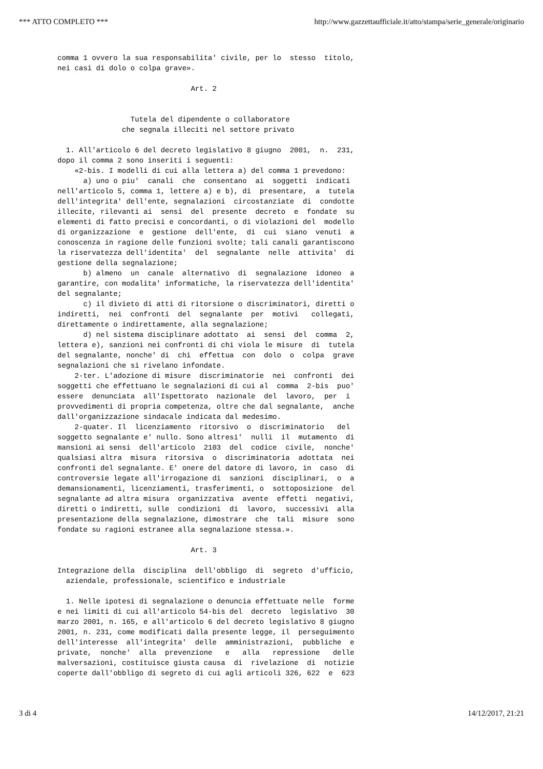*** ATTO COMPLETO *** http://www.gazzettaufficiale.it/atto/stampa/serie_generale/originario
comma 1 ovvero la sua responsabilita' civile, per lo  stesso  titolo,
nei casi di dolo o colpa grave».

                               Art. 2


                 Tutela del dipendente o collaboratore
               che segnala illeciti nel settore privato

  1. All'articolo 6 del decreto legislativo 8 giugno  2001,  n.  231,
dopo il comma 2 sono inseriti i seguenti:
    «2-bis. I modelli di cui alla lettera a) del comma 1 prevedono:
      a) uno o piu'  canali  che  consentano  ai  soggetti  indicati
nell'articolo 5, comma 1, lettere a) e b), di  presentare,  a  tutela
dell'integrita' dell'ente, segnalazioni  circostanziate  di  condotte
illecite, rilevanti ai  sensi  del  presente  decreto  e  fondate  su
elementi di fatto precisi e concordanti, o di violazioni del  modello
di organizzazione  e  gestione  dell'ente,  di  cui  siano  venuti  a
conoscenza in ragione delle funzioni svolte; tali canali garantiscono
la riservatezza dell'identita'  del  segnalante  nelle  attivita'  di
gestione della segnalazione;
      b) almeno  un  canale  alternativo  di  segnalazione  idoneo  a
garantire, con modalita' informatiche, la riservatezza dell'identita'
del segnalante;
      c) il divieto di atti di ritorsione o discriminatori, diretti o
indiretti,  nei  confronti  del  segnalante  per  motivi   collegati,
direttamente o indirettamente, alla segnalazione;
      d) nel sistema disciplinare adottato  ai  sensi  del  comma  2,
lettera e), sanzioni nei confronti di chi viola le misure  di  tutela
del segnalante, nonche' di  chi  effettua  con  dolo  o  colpa  grave
segnalazioni che si rivelano infondate.
    2-ter. L'adozione di misure  discriminatorie  nei  confronti  dei
soggetti che effettuano le segnalazioni di cui al  comma  2-bis  puo'
essere  denunciata  all'Ispettorato  nazionale  del  lavoro,  per  i
provvedimenti di propria competenza, oltre che dal segnalante,  anche
dall'organizzazione sindacale indicata dal medesimo.
    2-quater. Il  licenziamento  ritorsivo  o  discriminatorio   del
soggetto segnalante e' nullo. Sono altresi'  nulli  il  mutamento  di
mansioni ai sensi  dell'articolo  2103  del  codice  civile,  nonche'
qualsiasi altra  misura  ritorsiva  o  discriminatoria  adottata  nei
confronti del segnalante. E' onere del datore di lavoro, in  caso  di
controversie legate all'irrogazione di  sanzioni  disciplinari,  o  a
demansionamenti, licenziamenti, trasferimenti, o  sottoposizione  del
segnalante ad altra misura  organizzativa  avente  effetti  negativi,
diretti o indiretti, sulle  condizioni  di  lavoro,  successivi  alla
presentazione della segnalazione, dimostrare  che  tali  misure  sono
fondate su ragioni estranee alla segnalazione stessa.».

                               Art. 3

Integrazione della  disciplina  dell'obbligo  di  segreto  d'ufficio,
  aziendale, professionale, scientifico e industriale

  1. Nelle ipotesi di segnalazione o denuncia effettuate nelle  forme
e nei limiti di cui all'articolo 54-bis del  decreto  legislativo  30
marzo 2001, n. 165, e all'articolo 6 del decreto legislativo 8 giugno
2001, n. 231, come modificati dalla presente legge, il  perseguimento
dell'interesse  all'integrita'  delle  amministrazioni,  pubbliche  e
private,  nonche'  alla  prevenzione   e   alla   repressione   delle
malversazioni, costituisce giusta causa  di  rivelazione  di  notizie
coperte dall'obbligo di segreto di cui agli articoli 326, 622  e  623
3 di 4 14/12/2017, 21:21